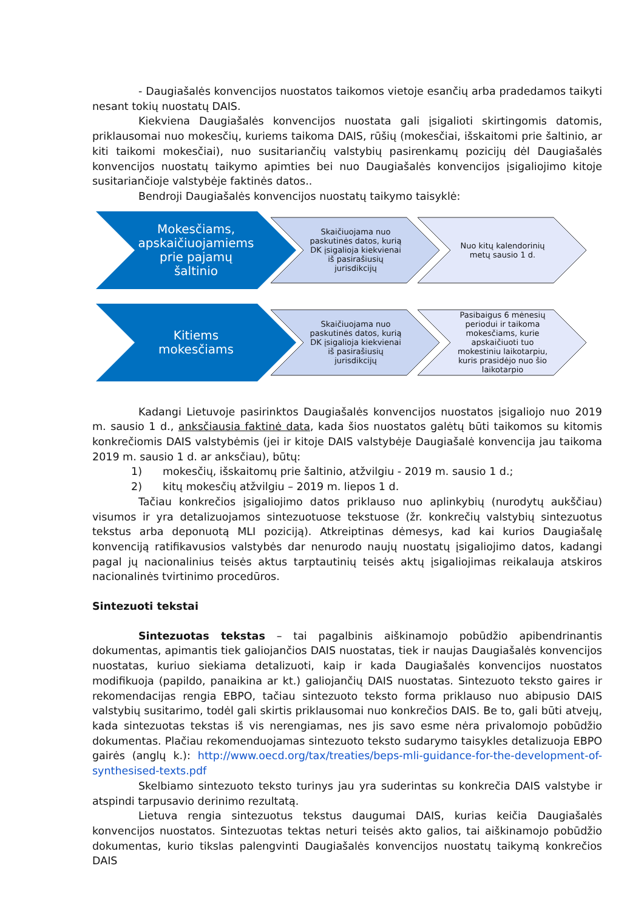- Daugiašalės konvencijos nuostatos taikomos vietoje esančių arba pradedamos taikyti nesant tokių nuostatų DAIS.
Kiekviena Daugiašalės konvencijos nuostata gali įsigalioti skirtingomis datomis, priklausomai nuo mokesčių, kuriems taikoma DAIS, rūšių (mokesčiai, išskaitomi prie šaltinio, ar kiti taikomi mokesčiai), nuo susitariančių valstybių pasirenkamų pozicijų dėl Daugiašalės konvencijos nuostatų taikymo apimties bei nuo Daugiašalės konvencijos įsigaliojimo kitoje susitariančioje valstybėje faktinės datos..
Bendroji Daugiašalės konvencijos nuostatų taikymo taisyklė:
Mokesčiams,
apskaičiuojamiems
prie pajamų
šaltinio
Skaičiuojama nuo
paskutinės datos, kurią
DK įsigalioja kiekvienai
iš pasirašiusių
jurisdikcijų
Nuo kitų kalendorinių
metų sausio 1 d.
Kitiems
mokesčiams
Skaičiuojama nuo
paskutinės datos, kurią
DK įsigalioja kiekvienai
iš pasirašiusių
jurisdikcijų
Pasibaigus 6 mėnesių
periodui ir taikoma
mokesčiams, kurie
apskaičiuoti tuo
mokestiniu laikotarpiu,
kuris prasidėjo nuo šio
laikotarpio
Kadangi Lietuvoje pasirinktos Daugiašalės konvencijos nuostatos įsigaliojo nuo 2019 m. sausio 1 d., anksčiausia faktinė data, kada šios nuostatos galėtų būti taikomos su kitomis konkrečiomis DAIS valstybėmis (jei ir kitoje DAIS valstybėje Daugiašalė konvencija jau taikoma 2019 m. sausio 1 d. ar anksčiau), būtų:
1) mokesčių, išskaitomų prie šaltinio, atžvilgiu - 2019 m. sausio 1 d.;
2) kitų mokesčių atžvilgiu – 2019 m. liepos 1 d.
Tačiau konkrečios įsigaliojimo datos priklauso nuo aplinkybių (nurodytų aukščiau) visumos ir yra detalizuojamos sintezuotuose tekstuose (žr. konkrečių valstybių sintezuotus tekstus arba deponuotą MLI poziciją). Atkreiptinas dėmesys, kad kai kurios Daugiašalę konvenciją ratifikavusios valstybės dar nenurodo naujų nuostatų įsigaliojimo datos, kadangi pagal jų nacionalinius teisės aktus tarptautinių teisės aktų įsigaliojimas reikalauja atskiros nacionalinės tvirtinimo procedūros.
Sintezuoti tekstai
Sintezuotas tekstas – tai pagalbinis aiškinamojo pobūdžio apibendrinantis dokumentas, apimantis tiek galiojančios DAIS nuostatas, tiek ir naujas Daugiašalės konvencijos nuostatas, kuriuo siekiama detalizuoti, kaip ir kada Daugiašalės konvencijos nuostatos modifikuoja (papildo, panaikina ar kt.) galiojančių DAIS nuostatas. Sintezuoto teksto gaires ir rekomendacijas rengia EBPO, tačiau sintezuoto teksto forma priklauso nuo abipusio DAIS valstybių susitarimo, todėl gali skirtis priklausomai nuo konkrečios DAIS. Be to, gali būti atvejų, kada sintezuotas tekstas iš vis nerengiamas, nes jis savo esme nėra privalomojo pobūdžio dokumentas. Plačiau rekomenduojamas sintezuoto teksto sudarymo taisykles detalizuoja EBPO gairės (anglų k.): http://www.oecd.org/tax/treaties/beps-mli-guidance-for-the-development-of-synthesised-texts.pdf
Skelbiamo sintezuoto teksto turinys jau yra suderintas su konkrečia DAIS valstybe ir atspindi tarpusavio derinimo rezultatą.
Lietuva rengia sintezuotus tekstus daugumai DAIS, kurias keičia Daugiašalės konvencijos nuostatos. Sintezuotas tektas neturi teisės akto galios, tai aiškinamojo pobūdžio dokumentas, kurio tikslas palengvinti Daugiašalės konvencijos nuostatų taikymą konkrečios DAIS